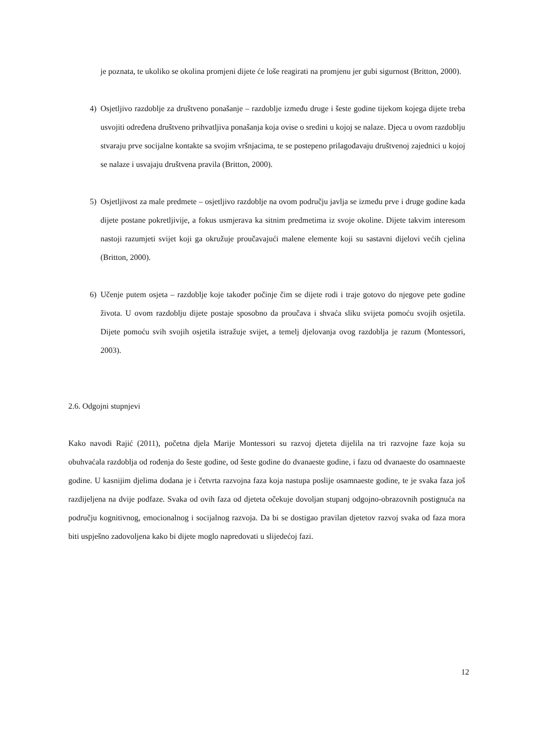je poznata, te ukoliko se okolina promjeni dijete će loše reagirati na promjenu jer gubi sigurnost (Britton, 2000).
4) Osjetljivo razdoblje za društveno ponašanje – razdoblje između druge i šeste godine tijekom kojega dijete treba usvojiti određena društveno prihvatljiva ponašanja koja ovise o sredini u kojoj se nalaze. Djeca u ovom razdoblju stvaraju prve socijalne kontakte sa svojim vršnjacima, te se postepeno prilagođavaju društvenoj zajednici u kojoj se nalaze i usvajaju društvena pravila (Britton, 2000).
5) Osjetljivost za male predmete – osjetljivo razdoblje na ovom području javlja se između prve i druge godine kada dijete postane pokretljivije, a fokus usmjerava ka sitnim predmetima iz svoje okoline. Dijete takvim interesom nastoji razumjeti svijet koji ga okružuje proučavajući malene elemente koji su sastavni dijelovi većih cjelina (Britton, 2000).
6) Učenje putem osjeta – razdoblje koje također počinje čim se dijete rodi i traje gotovo do njegove pete godine života. U ovom razdoblju dijete postaje sposobno da proučava i shvaća sliku svijeta pomoću svojih osjetila. Dijete pomoću svih svojih osjetila istražuje svijet, a temelj djelovanja ovog razdoblja je razum (Montessori, 2003).
2.6. Odgojni stupnjevi
Kako navodi Rajić (2011), početna djela Marije Montessori su razvoj djeteta dijelila na tri razvojne faze koja su obuhvaćala razdoblja od rođenja do šeste godine, od šeste godine do dvanaeste godine, i fazu od dvanaeste do osamnaeste godine. U kasnijim djelima dodana je i četvrta razvojna faza koja nastupa poslije osamnaeste godine, te je svaka faza još razdijeljena na dvije podfaze. Svaka od ovih faza od djeteta očekuje dovoljan stupanj odgojno-obrazovnih postignuća na području kognitivnog, emocionalnog i socijalnog razvoja. Da bi se dostigao pravilan djetetov razvoj svaka od faza mora biti uspješno zadovoljena kako bi dijete moglo napredovati u slijedećoj fazi.
12